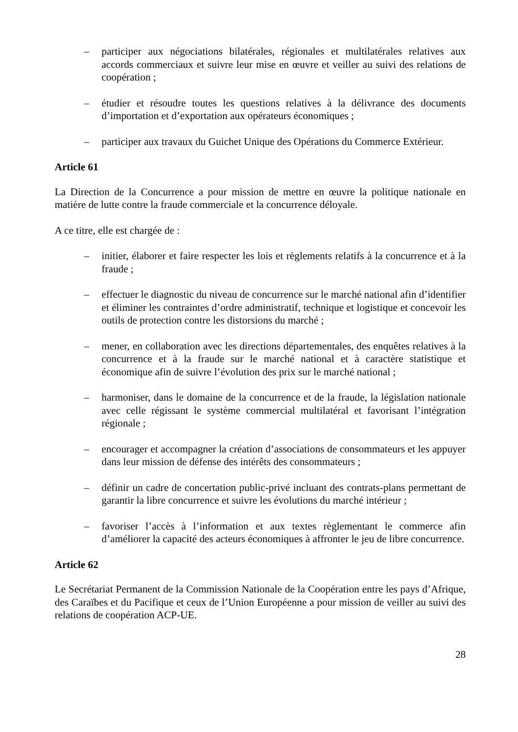– participer aux négociations bilatérales, régionales et multilatérales relatives aux accords commerciaux et suivre leur mise en œuvre et veiller au suivi des relations de coopération ;
– étudier et résoudre toutes les questions relatives à la délivrance des documents d’importation et d’exportation aux opérateurs économiques ;
– participer aux travaux du Guichet Unique des Opérations du Commerce Extérieur.
Article 61
La Direction de la Concurrence a pour mission de mettre en œuvre la politique nationale en matière de lutte contre la fraude commerciale et la concurrence déloyale.
A ce titre, elle est chargée de :
– initier, élaborer et faire respecter les lois et règlements relatifs à la concurrence et à la fraude ;
– effectuer le diagnostic du niveau de concurrence sur le marché national afin d’identifier et éliminer les contraintes d’ordre administratif, technique et logistique et concevoir les outils de protection contre les distorsions du marché ;
– mener, en collaboration avec les directions départementales, des enquêtes relatives à la concurrence et à la fraude sur le marché national et à caractère statistique et économique afin de suivre l’évolution des prix sur le marché national ;
– harmoniser, dans le domaine de la concurrence et de la fraude, la législation nationale avec celle régissant le système commercial multilatéral et favorisant l’intégration régionale ;
– encourager et accompagner la création d’associations de consommateurs et les appuyer dans leur mission de défense des intérêts des consommateurs ;
– définir un cadre de concertation public-privé incluant des contrats-plans permettant de garantir la libre concurrence et suivre les évolutions du marché intérieur ;
– favoriser l’accès à l’information et aux textes règlementant le commerce afin d’améliorer la capacité des acteurs économiques à affronter le jeu de libre concurrence.
Article 62
Le Secrétariat Permanent de la Commission Nationale de la Coopération entre les pays d’Afrique, des Caraïbes et du Pacifique et ceux de l’Union Européenne a pour mission de veiller au suivi des relations de coopération ACP-UE.
28